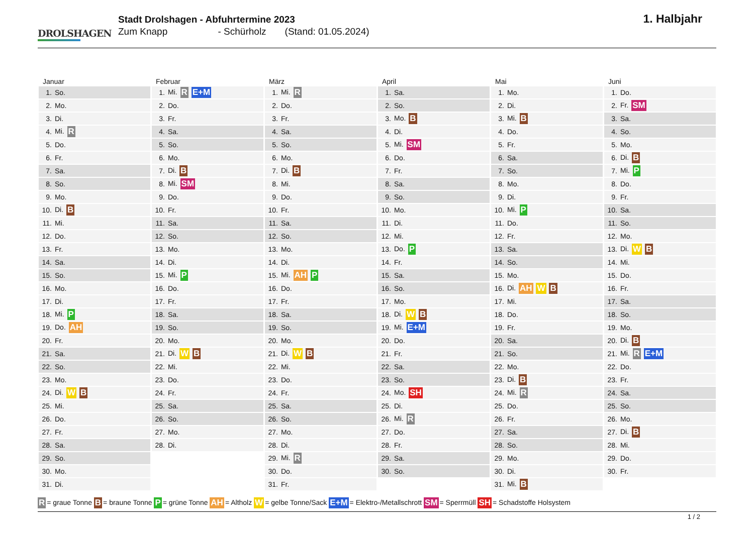DROLSHAGEN
Stadt Drolshagen - Abfuhrtermine 2023
Zum Knapp - Schürholz (Stand: 01.05.2024)
1. Halbjahr
Januar
| 1. | So. |
| 2. | Mo. |
| 3. | Di. |
| 4. | Mi. R |
| 5. | Do. |
| 6. | Fr. |
| 7. | Sa. |
| 8. | So. |
| 9. | Mo. |
| 10. | Di. B |
| 11. | Mi. |
| 12. | Do. |
| 13. | Fr. |
| 14. | Sa. |
| 15. | So. |
| 16. | Mo. |
| 17. | Di. |
| 18. | Mi. P |
| 19. | Do. AH |
| 20. | Fr. |
| 21. | Sa. |
| 22. | So. |
| 23. | Mo. |
| 24. | Di. W B |
| 25. | Mi. |
| 26. | Do. |
| 27. | Fr. |
| 28. | Sa. |
| 29. | So. |
| 30. | Mo. |
| 31. | Di. |
Februar
| 1. | Mi. R E+M |
| 2. | Do. |
| 3. | Fr. |
| 4. | Sa. |
| 5. | So. |
| 6. | Mo. |
| 7. | Di. B |
| 8. | Mi. SM |
| 9. | Do. |
| 10. | Fr. |
| 11. | Sa. |
| 12. | So. |
| 13. | Mo. |
| 14. | Di. |
| 15. | Mi. P |
| 16. | Do. |
| 17. | Fr. |
| 18. | Sa. |
| 19. | So. |
| 20. | Mo. |
| 21. | Di. W B |
| 22. | Mi. |
| 23. | Do. |
| 24. | Fr. |
| 25. | Sa. |
| 26. | So. |
| 27. | Mo. |
| 28. | Di. |
März
| 1. | Mi. R |
| 2. | Do. |
| 3. | Fr. |
| 4. | Sa. |
| 5. | So. |
| 6. | Mo. |
| 7. | Di. B |
| 8. | Mi. |
| 9. | Do. |
| 10. | Fr. |
| 11. | Sa. |
| 12. | So. |
| 13. | Mo. |
| 14. | Di. |
| 15. | Mi. AH P |
| 16. | Do. |
| 17. | Fr. |
| 18. | Sa. |
| 19. | So. |
| 20. | Mo. |
| 21. | Di. W B |
| 22. | Mi. |
| 23. | Do. |
| 24. | Fr. |
| 25. | Sa. |
| 26. | So. |
| 27. | Mo. |
| 28. | Di. |
| 29. | Mi. R |
| 30. | Do. |
| 31. | Fr. |
April
| 1. | Sa. |
| 2. | So. |
| 3. | Mo. B |
| 4. | Di. |
| 5. | Mi. SM |
| 6. | Do. |
| 7. | Fr. |
| 8. | Sa. |
| 9. | So. |
| 10. | Mo. |
| 11. | Di. |
| 12. | Mi. |
| 13. | Do. P |
| 14. | Fr. |
| 15. | Sa. |
| 16. | So. |
| 17. | Mo. |
| 18. | Di. W B |
| 19. | Mi. E+M |
| 20. | Do. |
| 21. | Fr. |
| 22. | Sa. |
| 23. | So. |
| 24. | Mo. SH |
| 25. | Di. |
| 26. | Mi. R |
| 27. | Do. |
| 28. | Fr. |
| 29. | Sa. |
| 30. | So. |
Mai
| 1. | Mo. |
| 2. | Di. |
| 3. | Mi. B |
| 4. | Do. |
| 5. | Fr. |
| 6. | Sa. |
| 7. | So. |
| 8. | Mo. |
| 9. | Di. |
| 10. | Mi. P |
| 11. | Do. |
| 12. | Fr. |
| 13. | Sa. |
| 14. | So. |
| 15. | Mo. |
| 16. | Di. AH W B |
| 17. | Mi. |
| 18. | Do. |
| 19. | Fr. |
| 20. | Sa. |
| 21. | So. |
| 22. | Mo. |
| 23. | Di. B |
| 24. | Mi. R |
| 25. | Do. |
| 26. | Fr. |
| 27. | Sa. |
| 28. | So. |
| 29. | Mo. |
| 30. | Di. |
| 31. | Mi. B |
Juni
| 1. | Do. |
| 2. | Fr. SM |
| 3. | Sa. |
| 4. | So. |
| 5. | Mo. |
| 6. | Di. B |
| 7. | Mi. P |
| 8. | Do. |
| 9. | Fr. |
| 10. | Sa. |
| 11. | So. |
| 12. | Mo. |
| 13. | Di. W B |
| 14. | Mi. |
| 15. | Do. |
| 16. | Fr. |
| 17. | Sa. |
| 18. | So. |
| 19. | Mo. |
| 20. | Di. B |
| 21. | Mi. R E+M |
| 22. | Do. |
| 23. | Fr. |
| 24. | Sa. |
| 25. | So. |
| 26. | Mo. |
| 27. | Di. B |
| 28. | Mi. |
| 29. | Do. |
| 30. | Fr. |
R = graue Tonne B = braune Tonne P = grüne Tonne AH = Altholz W = gelbe Tonne/Sack E+M = Elektro-/Metallschrott SM = Sperrmüll SH = Schadstoffe Holsystem
1 / 2